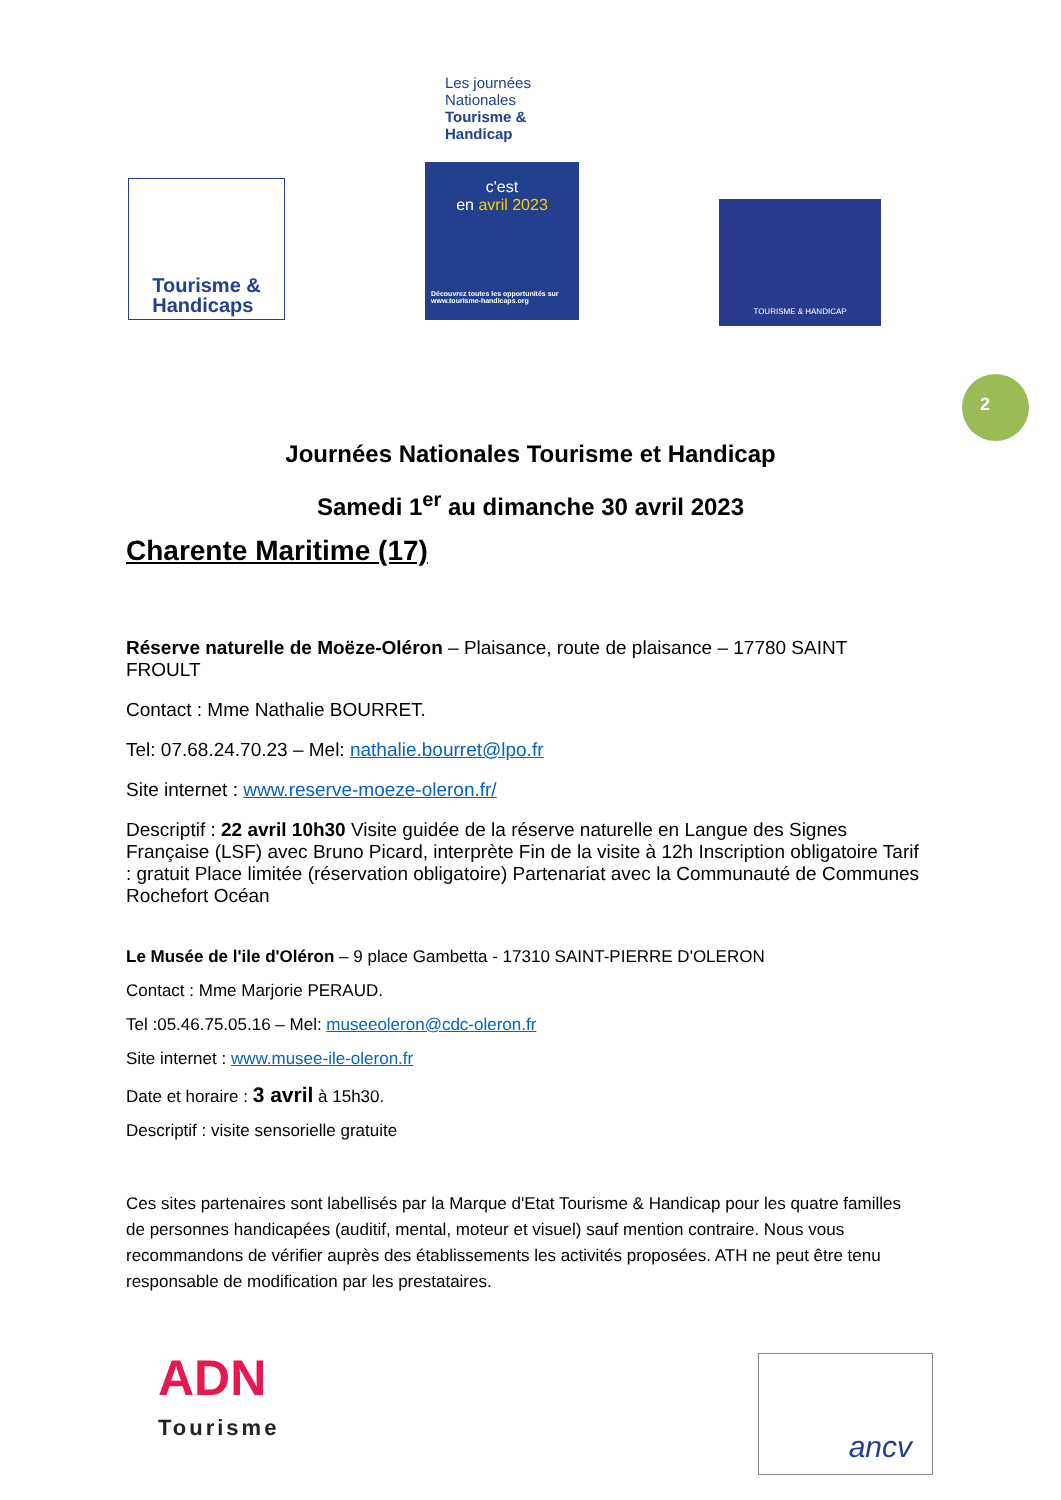Tourisme &
Handicaps
Les journées Nationales Tourisme & Handicap
c'est
en avril 2023
Découvrez toutes les opportunités sur www.tourisme-handicaps.org
TOURISME & HANDICAP
2
Journées Nationales Tourisme et Handicap
Samedi 1<sup>er</sup> au dimanche 30 avril 2023
Charente Maritime (17)
Réserve naturelle de Moëze-Oléron – Plaisance, route de plaisance – 17780 SAINT FROULT
Contact : Mme Nathalie BOURRET.
Tel: 07.68.24.70.23 – Mel: nathalie.bourret@lpo.fr
Site internet : www.reserve-moeze-oleron.fr/
Descriptif : 22 avril 10h30 Visite guidée de la réserve naturelle en Langue des Signes Française (LSF) avec Bruno Picard, interprète Fin de la visite à 12h Inscription obligatoire Tarif : gratuit Place limitée (réservation obligatoire) Partenariat avec la Communauté de Communes Rochefort Océan
Le Musée de l'ile d'Oléron – 9 place Gambetta - 17310 SAINT-PIERRE D'OLERON
Contact : Mme Marjorie PERAUD.
Tel :05.46.75.05.16 – Mel: museeoleron@cdc-oleron.fr
Site internet : www.musee-ile-oleron.fr
Date et horaire : 3 avril à 15h30.
Descriptif : visite sensorielle gratuite
Ces sites partenaires sont labellisés par la Marque d'Etat Tourisme & Handicap pour les quatre familles de personnes handicapées (auditif, mental, moteur et visuel) sauf mention contraire. Nous vous recommandons de vérifier auprès des établissements les activités proposées. ATH ne peut être tenu responsable de modification par les prestataires.
ADN
Tourisme
ancv